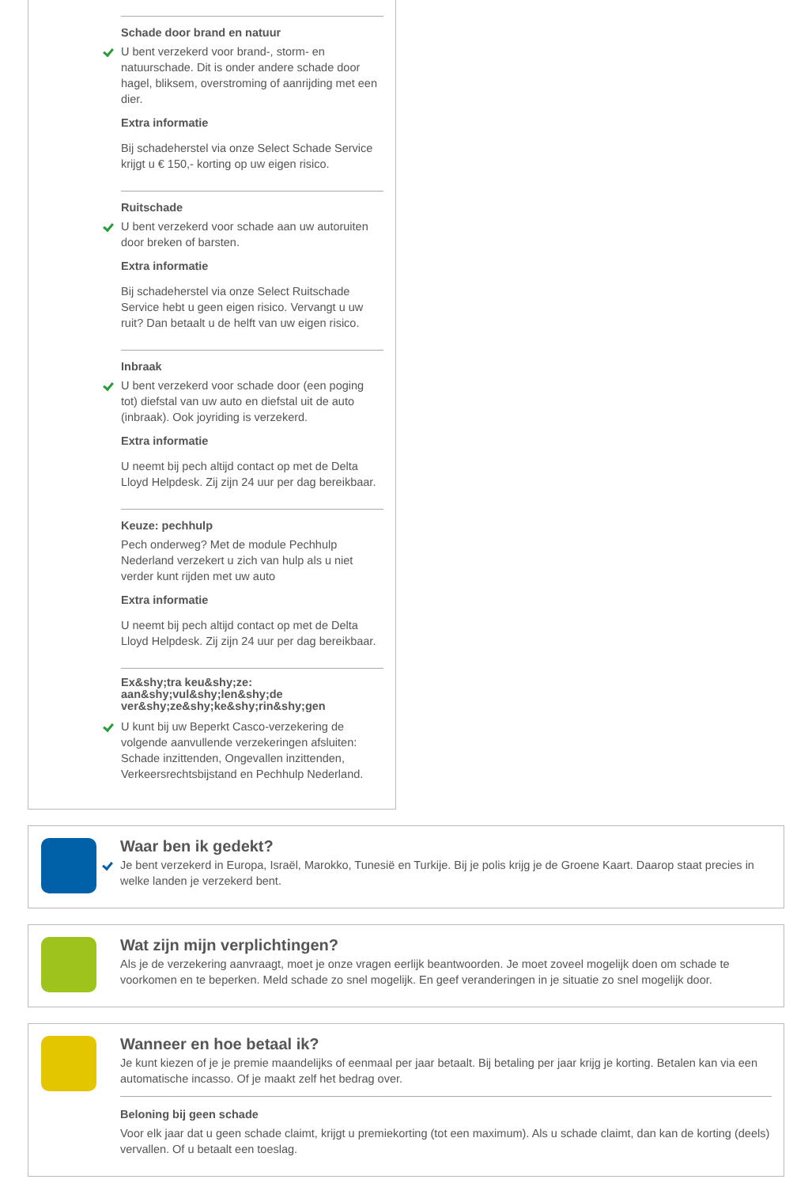Schade door brand en natuur
U bent verzekerd voor brand-, storm- en natuurschade. Dit is onder andere schade door hagel, bliksem, overstroming of aanrijding met een dier.
Extra informatie
Bij schadeherstel via onze Select Schade Service krijgt u € 150,- korting op uw eigen risico.
Ruitschade
U bent verzekerd voor schade aan uw autoruiten door breken of barsten.
Extra informatie
Bij schadeherstel via onze Select Ruitschade Service hebt u geen eigen risico. Vervangt u uw ruit? Dan betaalt u de helft van uw eigen risico.
Inbraak
U bent verzekerd voor schade door (een poging tot) diefstal van uw auto en diefstal uit de auto (inbraak). Ook joyriding is verzekerd.
Extra informatie
U neemt bij pech altijd contact op met de Delta Lloyd Helpdesk. Zij zijn 24 uur per dag bereikbaar.
Keuze: pechhulp
Pech onderweg? Met de module Pechhulp Nederland verzekert u zich van hulp als u niet verder kunt rijden met uw auto
Extra informatie
U neemt bij pech altijd contact op met de Delta Lloyd Helpdesk. Zij zijn 24 uur per dag bereikbaar.
Ex&shy;tra keu&shy;ze: aan&shy;vul&shy;len&shy;de ver&shy;ze&shy;ke&shy;rin&shy;gen
U kunt bij uw Beperkt Casco-verzekering de volgende aanvullende verzekeringen afsluiten: Schade inzittenden, Ongevallen inzittenden, Verkeersrechtsbijstand en Pechhulp Nederland.
Waar ben ik gedekt?
Je bent verzekerd in Europa, Israël, Marokko, Tunesië en Turkije. Bij je polis krijg je de Groene Kaart. Daarop staat precies in welke landen je verzekerd bent.
Wat zijn mijn verplichtingen?
Als je de verzekering aanvraagt, moet je onze vragen eerlijk beantwoorden. Je moet zoveel mogelijk doen om schade te voorkomen en te beperken. Meld schade zo snel mogelijk. En geef veranderingen in je situatie zo snel mogelijk door.
Wanneer en hoe betaal ik?
Je kunt kiezen of je je premie maandelijks of eenmaal per jaar betaalt. Bij betaling per jaar krijg je korting. Betalen kan via een automatische incasso. Of je maakt zelf het bedrag over.
Beloning bij geen schade
Voor elk jaar dat u geen schade claimt, krijgt u premiekorting (tot een maximum). Als u schade claimt, dan kan de korting (deels) vervallen. Of u betaalt een toeslag.